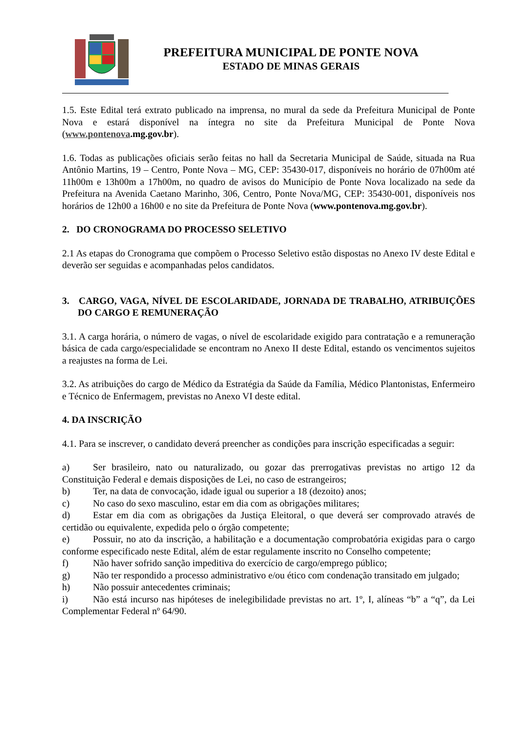PREFEITURA MUNICIPAL DE PONTE NOVA
ESTADO DE MINAS GERAIS
1.5. Este Edital terá extrato publicado na imprensa, no mural da sede da Prefeitura Municipal de Ponte Nova e estará disponível na íntegra no site da Prefeitura Municipal de Ponte Nova (www.pontenova.mg.gov.br).
1.6. Todas as publicações oficiais serão feitas no hall da Secretaria Municipal de Saúde, situada na Rua Antônio Martins, 19 – Centro, Ponte Nova – MG, CEP: 35430-017, disponíveis no horário de 07h00m até 11h00m e 13h00m a 17h00m, no quadro de avisos do Município de Ponte Nova localizado na sede da Prefeitura na Avenida Caetano Marinho, 306, Centro, Ponte Nova/MG, CEP: 35430-001, disponíveis nos horários de 12h00 a 16h00 e no site da Prefeitura de Ponte Nova (www.pontenova.mg.gov.br).
2. DO CRONOGRAMA DO PROCESSO SELETIVO
2.1 As etapas do Cronograma que compõem o Processo Seletivo estão dispostas no Anexo IV deste Edital e deverão ser seguidas e acompanhadas pelos candidatos.
3. CARGO, VAGA, NÍVEL DE ESCOLARIDADE, JORNADA DE TRABALHO, ATRIBUIÇÕES DO CARGO E REMUNERAÇÃO
3.1. A carga horária, o número de vagas, o nível de escolaridade exigido para contratação e a remuneração básica de cada cargo/especialidade se encontram no Anexo II deste Edital, estando os vencimentos sujeitos a reajustes na forma de Lei.
3.2. As atribuições do cargo de Médico da Estratégia da Saúde da Família, Médico Plantonistas, Enfermeiro e Técnico de Enfermagem, previstas no Anexo VI deste edital.
4. DA INSCRIÇÃO
4.1. Para se inscrever, o candidato deverá preencher as condições para inscrição especificadas a seguir:
a) Ser brasileiro, nato ou naturalizado, ou gozar das prerrogativas previstas no artigo 12 da Constituição Federal e demais disposições de Lei, no caso de estrangeiros;
b) Ter, na data de convocação, idade igual ou superior a 18 (dezoito) anos;
c) No caso do sexo masculino, estar em dia com as obrigações militares;
d) Estar em dia com as obrigações da Justiça Eleitoral, o que deverá ser comprovado através de certidão ou equivalente, expedida pelo o órgão competente;
e) Possuir, no ato da inscrição, a habilitação e a documentação comprobatória exigidas para o cargo conforme especificado neste Edital, além de estar regulamente inscrito no Conselho competente;
f) Não haver sofrido sanção impeditiva do exercício de cargo/emprego público;
g) Não ter respondido a processo administrativo e/ou ético com condenação transitado em julgado;
h) Não possuir antecedentes criminais;
i) Não está incurso nas hipóteses de inelegibilidade previstas no art. 1º, I, alíneas “b” a “q”, da Lei Complementar Federal nº 64/90.